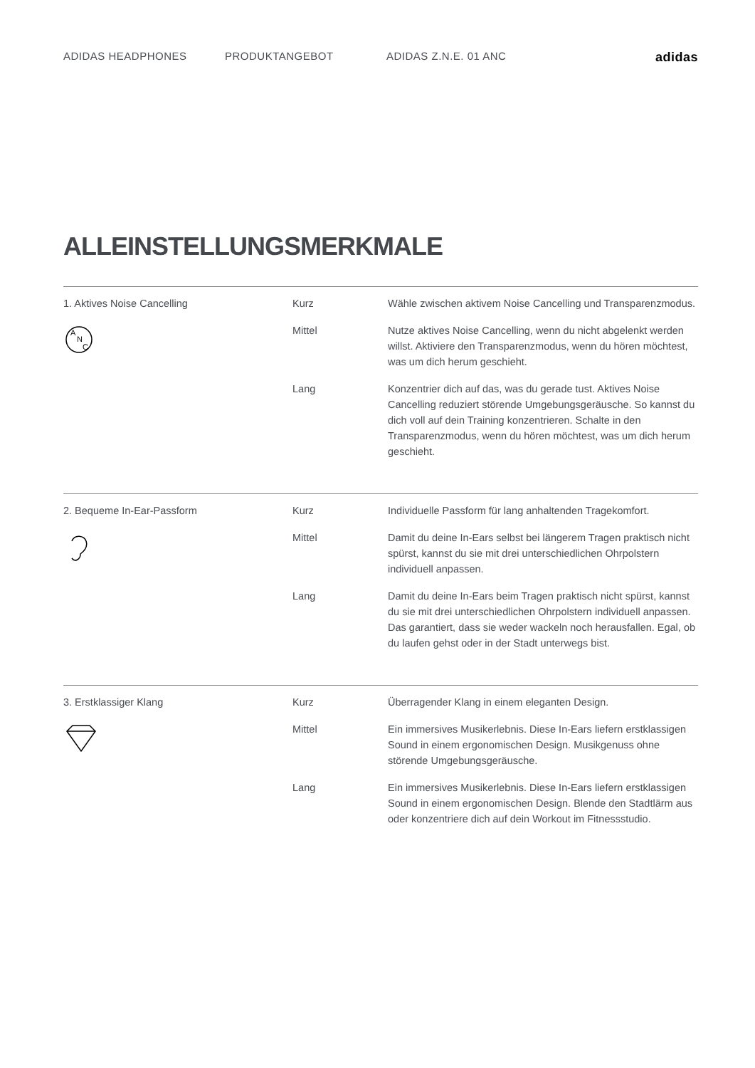ADIDAS HEADPHONES PRODUKTANGEBOT ADIDAS Z.N.E. 01 ANC
adidas
ALLEINSTELLUNGSMERKMALE
| 1. Aktives Noise Cancelling A N C | Kurz | Wähle zwischen aktivem Noise Cancelling und Transparenzmodus. |
| | Mittel | Nutze aktives Noise Cancelling, wenn du nicht abgelenkt werden willst. Aktiviere den Transparenzmodus, wenn du hören möchtest, was um dich herum geschieht. |
| | Lang | Konzentrier dich auf das, was du gerade tust. Aktives Noise Cancelling reduziert störende Umgebungsgeräusche. So kannst du dich voll auf dein Training konzentrieren. Schalte in den Transparenzmodus, wenn du hören möchtest, was um dich herum geschieht. |
| 2. Bequeme In-Ear-Passform | Kurz | Individuelle Passform für lang anhaltenden Tragekomfort. |
| | Mittel | Damit du deine In-Ears selbst bei längerem Tragen praktisch nicht spürst, kannst du sie mit drei unterschiedlichen Ohrpolstern individuell anpassen. |
| | Lang | Damit du deine In-Ears beim Tragen praktisch nicht spürst, kannst du sie mit drei unterschiedlichen Ohrpolstern individuell anpassen. Das garantiert, dass sie weder wackeln noch herausfallen. Egal, ob du laufen gehst oder in der Stadt unterwegs bist. |
| 3. Erstklassiger Klang | Kurz | Überragender Klang in einem eleganten Design. |
| | Mittel | Ein immersives Musikerlebnis. Diese In-Ears liefern erstklassigen Sound in einem ergonomischen Design. Musikgenuss ohne störende Umgebungsgeräusche. |
| | Lang | Ein immersives Musikerlebnis. Diese In-Ears liefern erstklassigen Sound in einem ergonomischen Design. Blende den Stadtlärm aus oder konzentriere dich auf dein Workout im Fitnessstudio. |